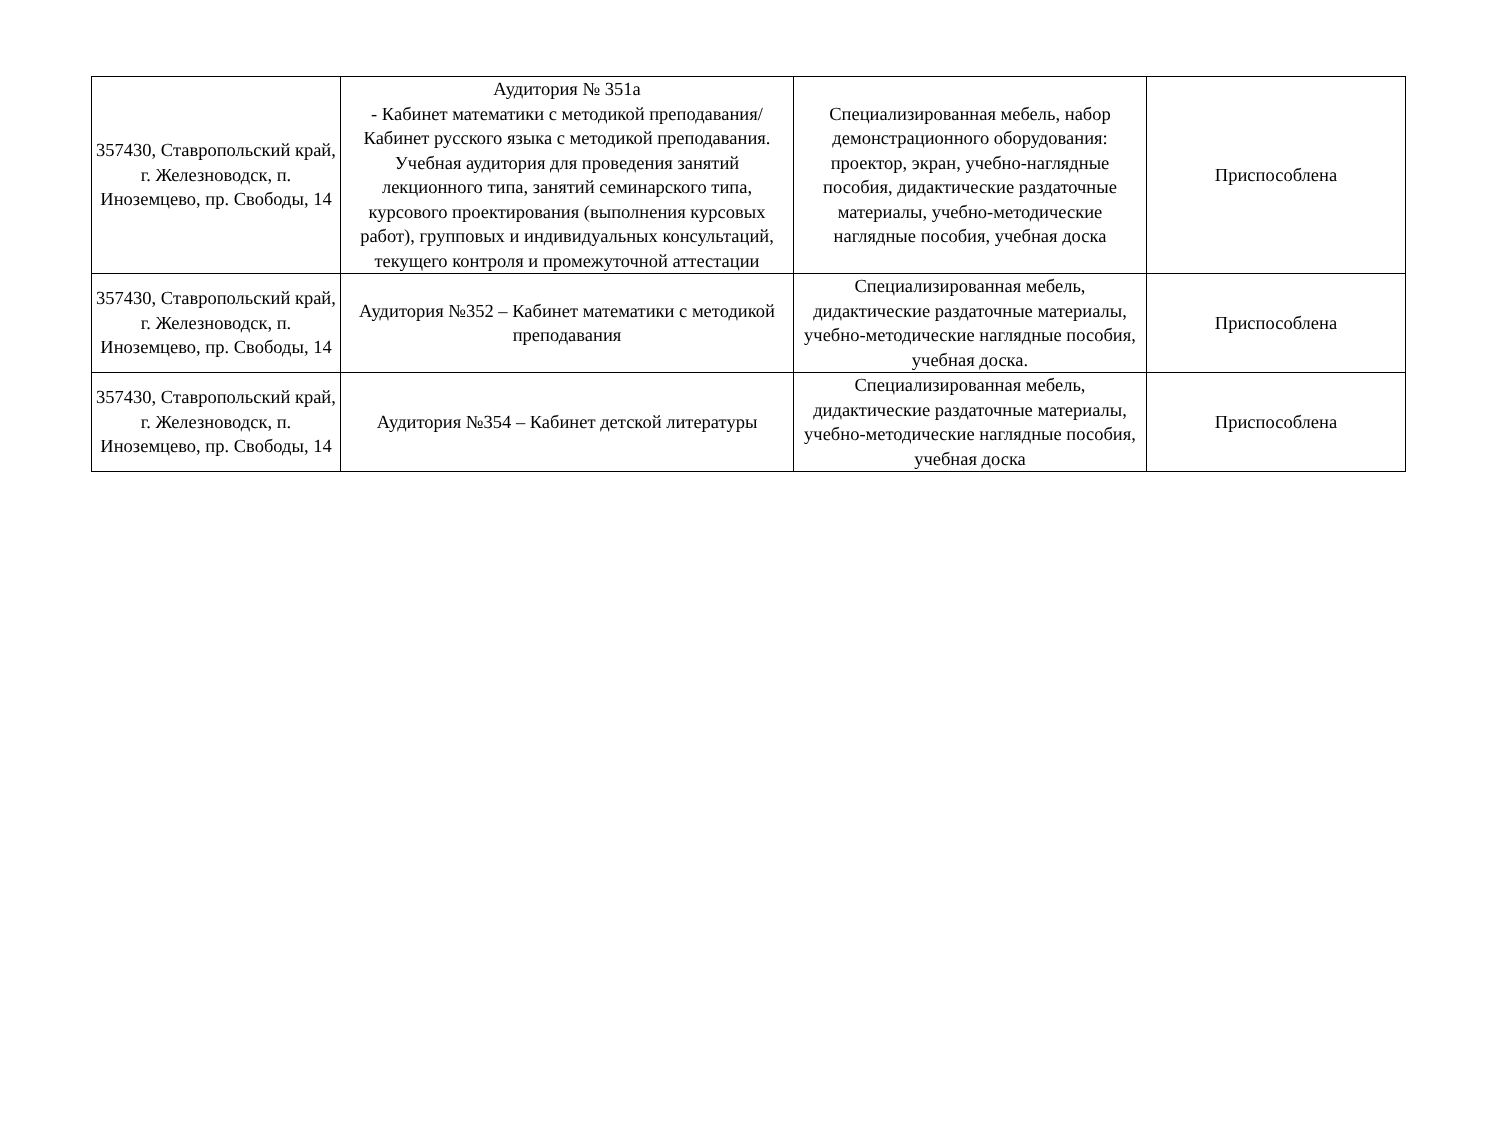| 357430, Ставропольский край, г. Железноводск, п. Иноземцево, пр. Свободы, 14 | Аудитория № 351а - Кабинет математики с методикой преподавания/ Кабинет русского языка с методикой преподавания. Учебная аудитория для проведения занятий лекционного типа, занятий семинарского типа, курсового проектирования (выполнения курсовых работ), групповых и индивидуальных консультаций, текущего контроля и промежуточной аттестации | Специализированная мебель, набор демонстрационного оборудования: проектор, экран, учебно-наглядные пособия, дидактические раздаточные материалы, учебно-методические наглядные пособия, учебная доска | Приспособлена |
| 357430, Ставропольский край, г. Железноводск, п. Иноземцево, пр. Свободы, 14 | Аудитория №352 – Кабинет математики с методикой преподавания | Специализированная мебель, дидактические раздаточные материалы, учебно-методические наглядные пособия, учебная доска. | Приспособлена |
| 357430, Ставропольский край, г. Железноводск, п. Иноземцево, пр. Свободы, 14 | Аудитория №354 – Кабинет детской литературы | Специализированная мебель, дидактические раздаточные материалы, учебно-методические наглядные пособия, учебная доска | Приспособлена |